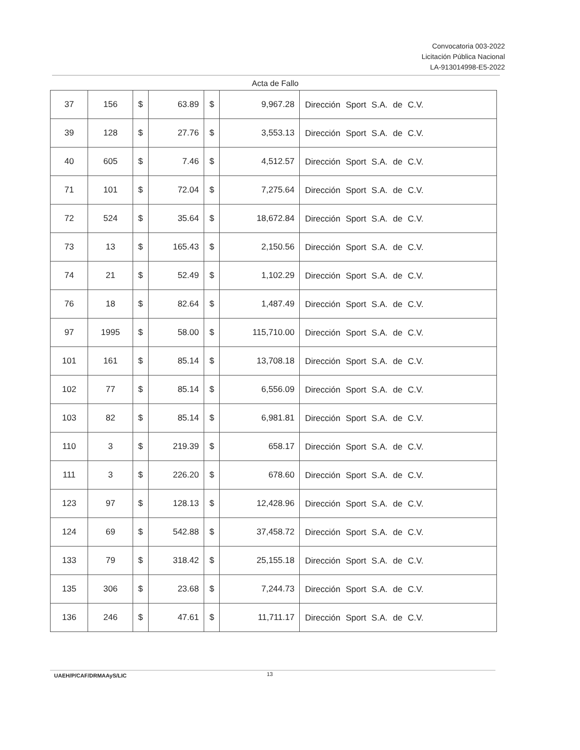Convocatoria 003-2022
Licitación Pública Nacional
LA-913014998-E5-2022
Acta de Fallo
| 37 | 156 | $ | 63.89 | $ | 9,967.28 | Dirección Sport S.A. de C.V. |
| 39 | 128 | $ | 27.76 | $ | 3,553.13 | Dirección Sport S.A. de C.V. |
| 40 | 605 | $ | 7.46 | $ | 4,512.57 | Dirección Sport S.A. de C.V. |
| 71 | 101 | $ | 72.04 | $ | 7,275.64 | Dirección Sport S.A. de C.V. |
| 72 | 524 | $ | 35.64 | $ | 18,672.84 | Dirección Sport S.A. de C.V. |
| 73 | 13 | $ | 165.43 | $ | 2,150.56 | Dirección Sport S.A. de C.V. |
| 74 | 21 | $ | 52.49 | $ | 1,102.29 | Dirección Sport S.A. de C.V. |
| 76 | 18 | $ | 82.64 | $ | 1,487.49 | Dirección Sport S.A. de C.V. |
| 97 | 1995 | $ | 58.00 | $ | 115,710.00 | Dirección Sport S.A. de C.V. |
| 101 | 161 | $ | 85.14 | $ | 13,708.18 | Dirección Sport S.A. de C.V. |
| 102 | 77 | $ | 85.14 | $ | 6,556.09 | Dirección Sport S.A. de C.V. |
| 103 | 82 | $ | 85.14 | $ | 6,981.81 | Dirección Sport S.A. de C.V. |
| 110 | 3 | $ | 219.39 | $ | 658.17 | Dirección Sport S.A. de C.V. |
| 111 | 3 | $ | 226.20 | $ | 678.60 | Dirección Sport S.A. de C.V. |
| 123 | 97 | $ | 128.13 | $ | 12,428.96 | Dirección Sport S.A. de C.V. |
| 124 | 69 | $ | 542.88 | $ | 37,458.72 | Dirección Sport S.A. de C.V. |
| 133 | 79 | $ | 318.42 | $ | 25,155.18 | Dirección Sport S.A. de C.V. |
| 135 | 306 | $ | 23.68 | $ | 7,244.73 | Dirección Sport S.A. de C.V. |
| 136 | 246 | $ | 47.61 | $ | 11,711.17 | Dirección Sport S.A. de C.V. |
UAEH/P/CAF/DRMAAyS/LIC 13